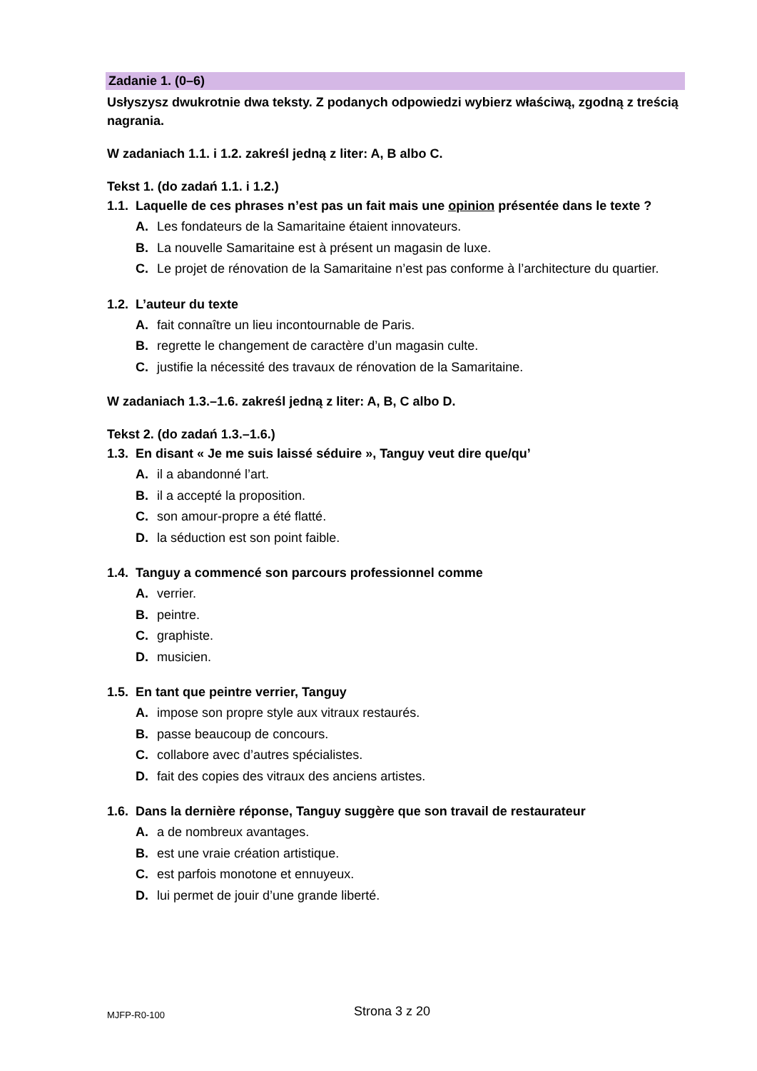Zadanie 1. (0–6)
Usłyszysz dwukrotnie dwa teksty. Z podanych odpowiedzi wybierz właściwą, zgodną z treścią nagrania.
W zadaniach 1.1. i 1.2. zakreśl jedną z liter: A, B albo C.
Tekst 1. (do zadań 1.1. i 1.2.)
1.1. Laquelle de ces phrases n’est pas un fait mais une opinion présentée dans le texte ?
A. Les fondateurs de la Samaritaine étaient innovateurs.
B. La nouvelle Samaritaine est à présent un magasin de luxe.
C. Le projet de rénovation de la Samaritaine n’est pas conforme à l’architecture du quartier.
1.2. L’auteur du texte
A. fait connaître un lieu incontournable de Paris.
B. regrette le changement de caractère d’un magasin culte.
C. justifie la nécessité des travaux de rénovation de la Samaritaine.
W zadaniach 1.3.–1.6. zakreśl jedną z liter: A, B, C albo D.
Tekst 2. (do zadań 1.3.–1.6.)
1.3. En disant « Je me suis laissé séduire », Tanguy veut dire que/qu’
A. il a abandonné l’art.
B. il a accepté la proposition.
C. son amour-propre a été flatté.
D. la séduction est son point faible.
1.4. Tanguy a commencé son parcours professionnel comme
A. verrier.
B. peintre.
C. graphiste.
D. musicien.
1.5. En tant que peintre verrier, Tanguy
A. impose son propre style aux vitraux restaurés.
B. passe beaucoup de concours.
C. collabore avec d’autres spécialistes.
D. fait des copies des vitraux des anciens artistes.
1.6. Dans la dernière réponse, Tanguy suggère que son travail de restaurateur
A. a de nombreux avantages.
B. est une vraie création artistique.
C. est parfois monotone et ennuyeux.
D. lui permet de jouir d’une grande liberté.
MJFP-R0-100 Strona 3 z 20